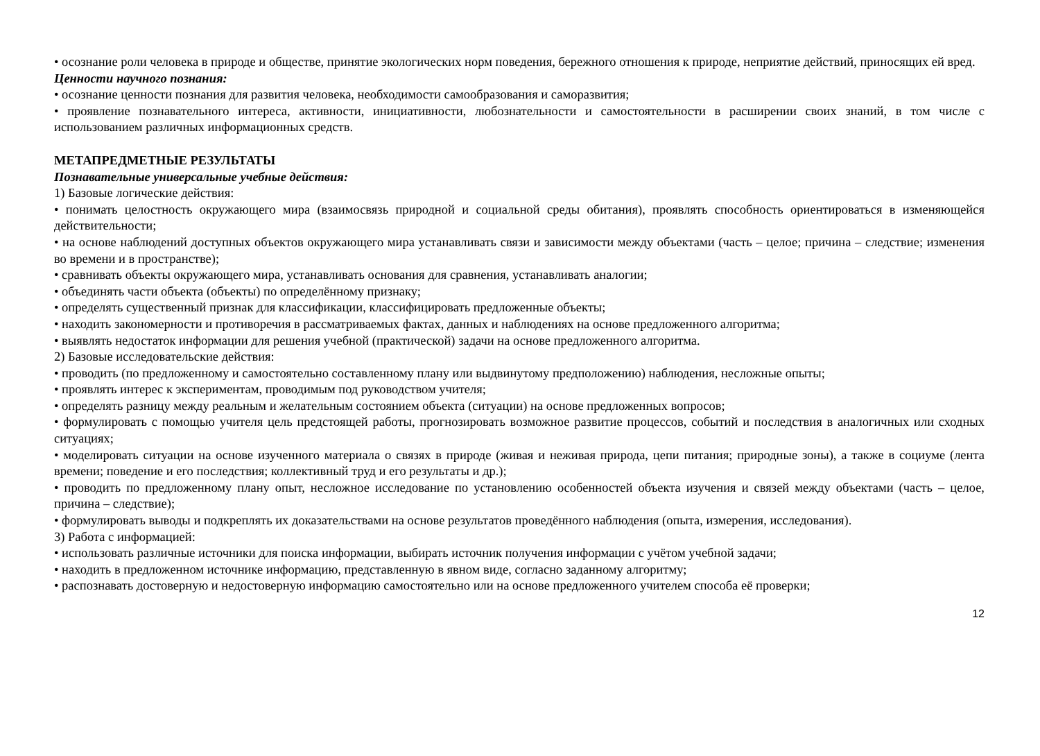• осознание роли человека в природе и обществе, принятие экологических норм поведения, бережного отношения к природе, неприятие действий, приносящих ей вред.
Ценности научного познания:
• осознание ценности познания для развития человека, необходимости самообразования и саморазвития;
• проявление познавательного интереса, активности, инициативности, любознательности и самостоятельности в расширении своих знаний, в том числе с использованием различных информационных средств.
МЕТАПРЕДМЕТНЫЕ РЕЗУЛЬТАТЫ
Познавательные универсальные учебные действия:
1) Базовые логические действия:
• понимать целостность окружающего мира (взаимосвязь природной и социальной среды обитания), проявлять способность ориентироваться в изменяющейся действительности;
• на основе наблюдений доступных объектов окружающего мира устанавливать связи и зависимости между объектами (часть – целое; причина – следствие; изменения во времени и в пространстве);
• сравнивать объекты окружающего мира, устанавливать основания для сравнения, устанавливать аналогии;
• объединять части объекта (объекты) по определённому признаку;
• определять существенный признак для классификации, классифицировать предложенные объекты;
• находить закономерности и противоречия в рассматриваемых фактах, данных и наблюдениях на основе предложенного алгоритма;
• выявлять недостаток информации для решения учебной (практической) задачи на основе предложенного алгоритма.
2) Базовые исследовательские действия:
• проводить (по предложенному и самостоятельно составленному плану или выдвинутому предположению) наблюдения, несложные опыты;
• проявлять интерес к экспериментам, проводимым под руководством учителя;
• определять разницу между реальным и желательным состоянием объекта (ситуации) на основе предложенных вопросов;
• формулировать с помощью учителя цель предстоящей работы, прогнозировать возможное развитие процессов, событий и последствия в аналогичных или сходных ситуациях;
• моделировать ситуации на основе изученного материала о связях в природе (живая и неживая природа, цепи питания; природные зоны), а также в социуме (лента времени; поведение и его последствия; коллективный труд и его результаты и др.);
• проводить по предложенному плану опыт, несложное исследование по установлению особенностей объекта изучения и связей между объектами (часть – целое, причина – следствие);
• формулировать выводы и подкреплять их доказательствами на основе результатов проведённого наблюдения (опыта, измерения, исследования).
3) Работа с информацией:
• использовать различные источники для поиска информации, выбирать источник получения информации с учётом учебной задачи;
• находить в предложенном источнике информацию, представленную в явном виде, согласно заданному алгоритму;
• распознавать достоверную и недостоверную информацию самостоятельно или на основе предложенного учителем способа её проверки;
12